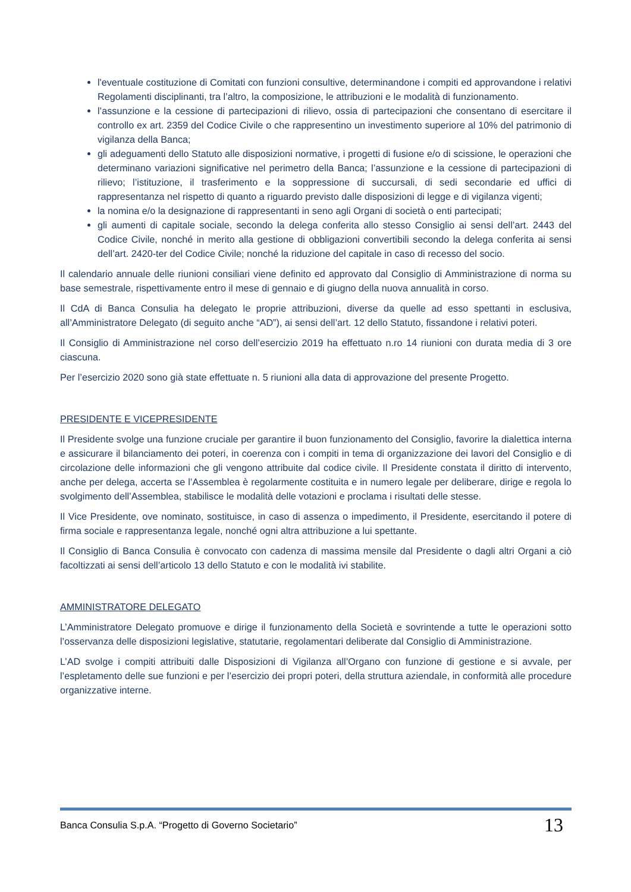l'eventuale costituzione di Comitati con funzioni consultive, determinandone i compiti ed approvandone i relativi Regolamenti disciplinanti, tra l’altro, la composizione, le attribuzioni e le modalità di funzionamento.
l’assunzione e la cessione di partecipazioni di rilievo, ossia di partecipazioni che consentano di esercitare il controllo ex art. 2359 del Codice Civile o che rappresentino un investimento superiore al 10% del patrimonio di vigilanza della Banca;
gli adeguamenti dello Statuto alle disposizioni normative, i progetti di fusione e/o di scissione, le operazioni che determinano variazioni significative nel perimetro della Banca; l’assunzione e la cessione di partecipazioni di rilievo; l’istituzione, il trasferimento e la soppressione di succursali, di sedi secondarie ed uffici di rappresentanza nel rispetto di quanto a riguardo previsto dalle disposizioni di legge e di vigilanza vigenti;
la nomina e/o la designazione di rappresentanti in seno agli Organi di società o enti partecipati;
gli aumenti di capitale sociale, secondo la delega conferita allo stesso Consiglio ai sensi dell’art. 2443 del Codice Civile, nonché in merito alla gestione di obbligazioni convertibili secondo la delega conferita ai sensi dell’art. 2420-ter del Codice Civile; nonché la riduzione del capitale in caso di recesso del socio.
Il calendario annuale delle riunioni consiliari viene definito ed approvato dal Consiglio di Amministrazione di norma su base semestrale, rispettivamente entro il mese di gennaio e di giugno della nuova annualità in corso.
Il CdA di Banca Consulia ha delegato le proprie attribuzioni, diverse da quelle ad esso spettanti in esclusiva, all’Amministratore Delegato (di seguito anche “AD”), ai sensi dell’art. 12 dello Statuto, fissandone i relativi poteri.
Il Consiglio di Amministrazione nel corso dell’esercizio 2019 ha effettuato n.ro 14 riunioni con durata media di 3 ore ciascuna.
Per l’esercizio 2020 sono già state effettuate n. 5 riunioni alla data di approvazione del presente Progetto.
PRESIDENTE E VICEPRESIDENTE
Il Presidente svolge una funzione cruciale per garantire il buon funzionamento del Consiglio, favorire la dialettica interna e assicurare il bilanciamento dei poteri, in coerenza con i compiti in tema di organizzazione dei lavori del Consiglio e di circolazione delle informazioni che gli vengono attribuite dal codice civile. Il Presidente constata il diritto di intervento, anche per delega, accerta se l’Assemblea è regolarmente costituita e in numero legale per deliberare, dirige e regola lo svolgimento dell’Assemblea, stabilisce le modalità delle votazioni e proclama i risultati delle stesse.
Il Vice Presidente, ove nominato, sostituisce, in caso di assenza o impedimento, il Presidente, esercitando il potere di firma sociale e rappresentanza legale, nonché ogni altra attribuzione a lui spettante.
Il Consiglio di Banca Consulia è convocato con cadenza di massima mensile dal Presidente o dagli altri Organi a ciò facoltizzati ai sensi dell’articolo 13 dello Statuto e con le modalità ivi stabilite.
AMMINISTRATORE DELEGATO
L’Amministratore Delegato promuove e dirige il funzionamento della Società e sovrintende a tutte le operazioni sotto l’osservanza delle disposizioni legislative, statutarie, regolamentari deliberate dal Consiglio di Amministrazione.
L’AD svolge i compiti attribuiti dalle Disposizioni di Vigilanza all’Organo con funzione di gestione e si avvale, per l’espletamento delle sue funzioni e per l’esercizio dei propri poteri, della struttura aziendale, in conformità alle procedure organizzative interne.
Banca Consulia S.p.A. “Progetto di Governo Societario” 13